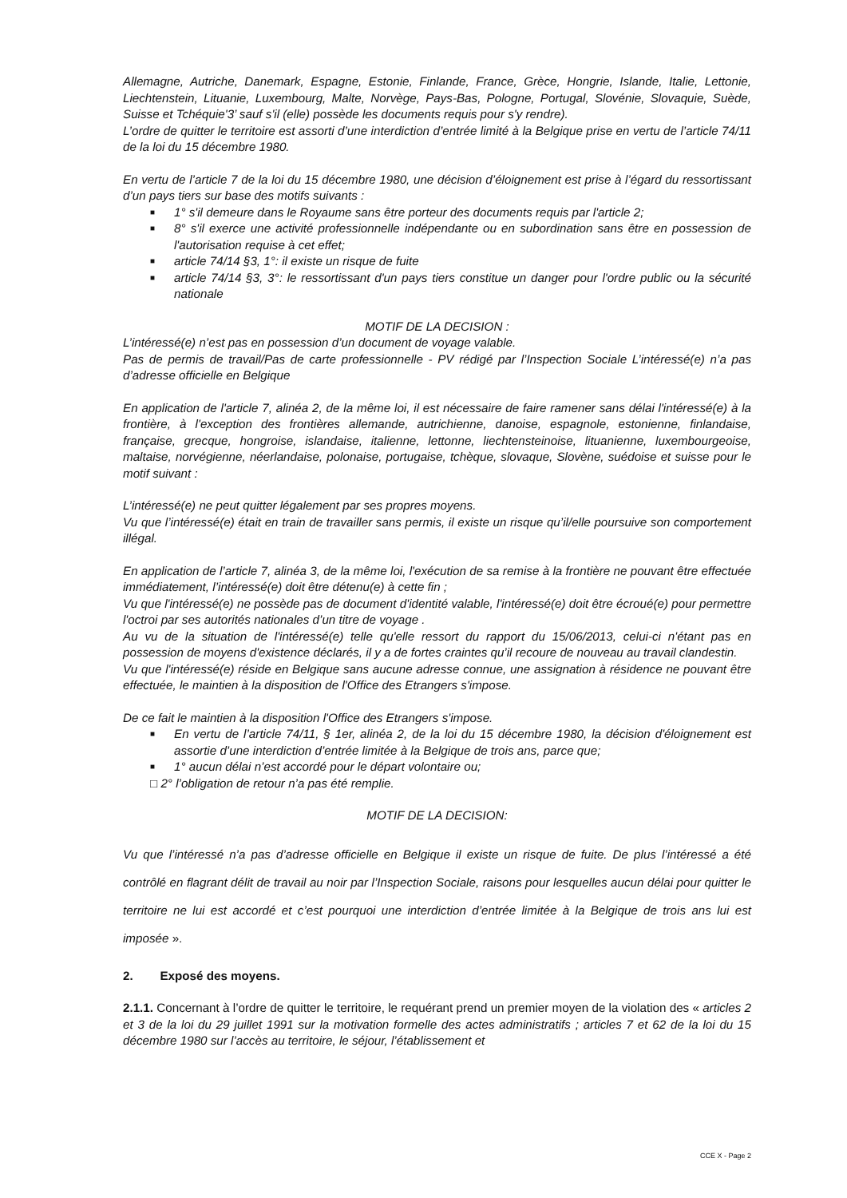Allemagne, Autriche, Danemark, Espagne, Estonie, Finlande, France, Grèce, Hongrie, Islande, Italie, Lettonie, Liechtenstein, Lituanie, Luxembourg, Malte, Norvège, Pays-Bas, Pologne, Portugal, Slovénie, Slovaquie, Suède, Suisse et Tchéquie'3’ sauf s'il (elle) possède les documents requis pour s'y rendre).
L’ordre de quitter le territoire est assorti d’une interdiction d’entrée limité à la Belgique prise en vertu de l’article 74/11 de la loi du 15 décembre 1980.
En vertu de l’article 7 de la loi du 15 décembre 1980, une décision d’éloignement est prise à l’égard du ressortissant d’un pays tiers sur base des motifs suivants :
■ 1° s'il demeure dans le Royaume sans être porteur des documents requis par l'article 2;
■ 8° s'il exerce une activité professionnelle indépendante ou en subordination sans être en possession de l'autorisation requise à cet effet;
■ article 74/14 §3, 1°: il existe un risque de fuite
■ article 74/14 §3, 3°: le ressortissant d'un pays tiers constitue un danger pour l'ordre public ou la sécurité nationale
MOTIF DE LA DECISION :
L’intéressé(e) n’est pas en possession d’un document de voyage valable.
Pas de permis de travail/Pas de carte professionnelle - PV rédigé par l’Inspection Sociale L’intéressé(e) n’a pas d’adresse officielle en Belgique
En application de l'article 7, alinéa 2, de la même loi, il est nécessaire de faire ramener sans délai l'intéressé(e) à la frontière, à l'exception des frontières allemande, autrichienne, danoise, espagnole, estonienne, finlandaise, française, grecque, hongroise, islandaise, italienne, lettonne, liechtensteinoise, lituanienne, luxembourgeoise, maltaise, norvégienne, néerlandaise, polonaise, portugaise, tchèque, slovaque, Slovène, suédoise et suisse pour le motif suivant :
L’intéressé(e) ne peut quitter légalement par ses propres moyens.
Vu que l’intéressé(e) était en train de travailler sans permis, il existe un risque qu’il/elle poursuive son comportement illégal.
En application de l’article 7, alinéa 3, de la même loi, l'exécution de sa remise à la frontière ne pouvant être effectuée immédiatement, l’intéressé(e) doit être détenu(e) à cette fin ;
Vu que l'intéressé(e) ne possède pas de document d'identité valable, l'intéressé(e) doit être écroué(e) pour permettre l'octroi par ses autorités nationales d’un titre de voyage .
Au vu de la situation de l'intéressé(e) telle qu'elle ressort du rapport du 15/06/2013, celui-ci n'étant pas en possession de moyens d'existence déclarés, il y a de fortes craintes qu’il recoure de nouveau au travail clandestin.
Vu que l'intéressé(e) réside en Belgique sans aucune adresse connue, une assignation à résidence ne pouvant être effectuée, le maintien à la disposition de l'Office des Etrangers s'impose.
De ce fait le maintien à la disposition l'Office des Etrangers s'impose.
■ En vertu de l’article 74/11, § 1er, alinéa 2, de la loi du 15 décembre 1980, la décision d'éloignement est assortie d’une interdiction d’entrée limitée à la Belgique de trois ans, parce que;
■ 1° aucun délai n’est accordé pour le départ volontaire ou;
□ 2° l’obligation de retour n’a pas été remplie.
MOTIF DE LA DECISION:
Vu que l’intéressé n’a pas d’adresse officielle en Belgique il existe un risque de fuite. De plus l’intéressé a été contrôlé en flagrant délit de travail au noir par l’Inspection Sociale, raisons pour lesquelles aucun délai pour quitter le territoire ne lui est accordé et c’est pourquoi une interdiction d’entrée limitée à la Belgique de trois ans lui est imposée ».
2. Exposé des moyens.
2.1.1. Concernant à l’ordre de quitter le territoire, le requérant prend un premier moyen de la violation des « articles 2 et 3 de la loi du 29 juillet 1991 sur la motivation formelle des actes administratifs ; articles 7 et 62 de la loi du 15 décembre 1980 sur l’accès au territoire, le séjour, l’établissement et
CCE X - Page 2